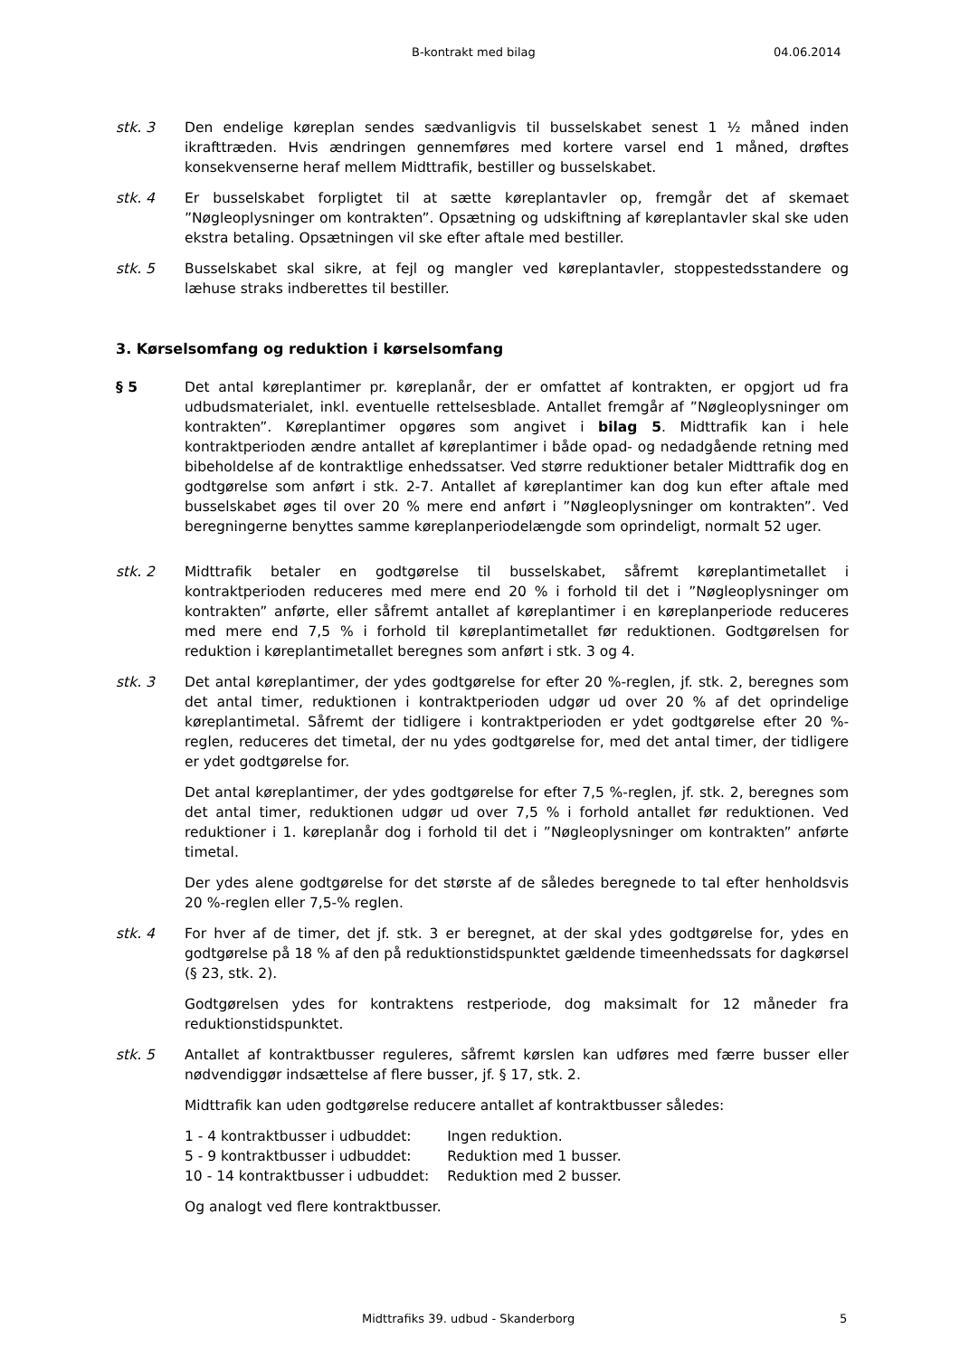B-kontrakt med bilag 04.06.2014
stk. 3 Den endelige køreplan sendes sædvanligvis til busselskabet senest 1 ½ måned inden ikrafttræden. Hvis ændringen gennemføres med kortere varsel end 1 måned, drøftes konsekvenserne heraf mellem Midttrafik, bestiller og busselskabet.
stk. 4 Er busselskabet forpligtet til at sætte køreplantavler op, fremgår det af skemaet ”Nøgleoplysninger om kontrakten”. Opsætning og udskiftning af køreplantavler skal ske uden ekstra betaling. Opsætningen vil ske efter aftale med bestiller.
stk. 5 Busselskabet skal sikre, at fejl og mangler ved køreplantavler, stoppestedsstandere og læhuse straks indberettes til bestiller.
3. Kørselsomfang og reduktion i kørselsomfang
§ 5 Det antal køreplantimer pr. køreplanår, der er omfattet af kontrakten, er opgjort ud fra udbudsmaterialet, inkl. eventuelle rettelsesblade. Antallet fremgår af ”Nøgleoplysninger om kontrakten”. Køreplantimer opgøres som angivet i bilag 5. Midttrafik kan i hele kontraktperioden ændre antallet af køreplantimer i både opad- og nedadgående retning med bibeholdelse af de kontraktlige enhedssatser. Ved større reduktioner betaler Midttrafik dog en godtgørelse som anført i stk. 2-7. Antallet af køreplantimer kan dog kun efter aftale med busselskabet øges til over 20 % mere end anført i ”Nøgleoplysninger om kontrakten”. Ved beregningerne benyttes samme køreplanperiodelængde som oprindeligt, normalt 52 uger.
stk. 2 Midttrafik betaler en godtgørelse til busselskabet, såfremt køreplantimetallet i kontraktperioden reduceres med mere end 20 % i forhold til det i ”Nøgleoplysninger om kontrakten” anførte, eller såfremt antallet af køreplantimer i en køreplanperiode reduceres med mere end 7,5 % i forhold til køreplantimetallet før reduktionen. Godtgørelsen for reduktion i køreplantimetallet beregnes som anført i stk. 3 og 4.
stk. 3 Det antal køreplantimer, der ydes godtgørelse for efter 20 %-reglen, jf. stk. 2, beregnes som det antal timer, reduktionen i kontraktperioden udgør ud over 20 % af det oprindelige køreplantimetal. Såfremt der tidligere i kontraktperioden er ydet godtgørelse efter 20 %-reglen, reduceres det timetal, der nu ydes godtgørelse for, med det antal timer, der tidligere er ydet godtgørelse for.
Det antal køreplantimer, der ydes godtgørelse for efter 7,5 %-reglen, jf. stk. 2, beregnes som det antal timer, reduktionen udgør ud over 7,5 % i forhold antallet før reduktionen. Ved reduktioner i 1. køreplanår dog i forhold til det i ”Nøgleoplysninger om kontrakten” anførte timetal.
Der ydes alene godtgørelse for det største af de således beregnede to tal efter henholdsvis 20 %-reglen eller 7,5-% reglen.
stk. 4 For hver af de timer, det jf. stk. 3 er beregnet, at der skal ydes godtgørelse for, ydes en godtgørelse på 18 % af den på reduktionstidspunktet gældende timeenhedssats for dagkørsel (§ 23, stk. 2).
Godtgørelsen ydes for kontraktens restperiode, dog maksimalt for 12 måneder fra reduktionstidspunktet.
stk. 5 Antallet af kontraktbusser reguleres, såfremt kørslen kan udføres med færre busser eller nødvendiggør indsættelse af flere busser, jf. § 17, stk. 2.
Midttrafik kan uden godtgørelse reducere antallet af kontraktbusser således:
| 1 - 4 kontraktbusser i udbuddet: | Ingen reduktion. |
| 5 - 9 kontraktbusser i udbuddet: | Reduktion med 1 busser. |
| 10 - 14 kontraktbusser i udbuddet: | Reduktion med 2 busser. |
Og analogt ved flere kontraktbusser.
Midttrafiks 39. udbud - Skanderborg 5